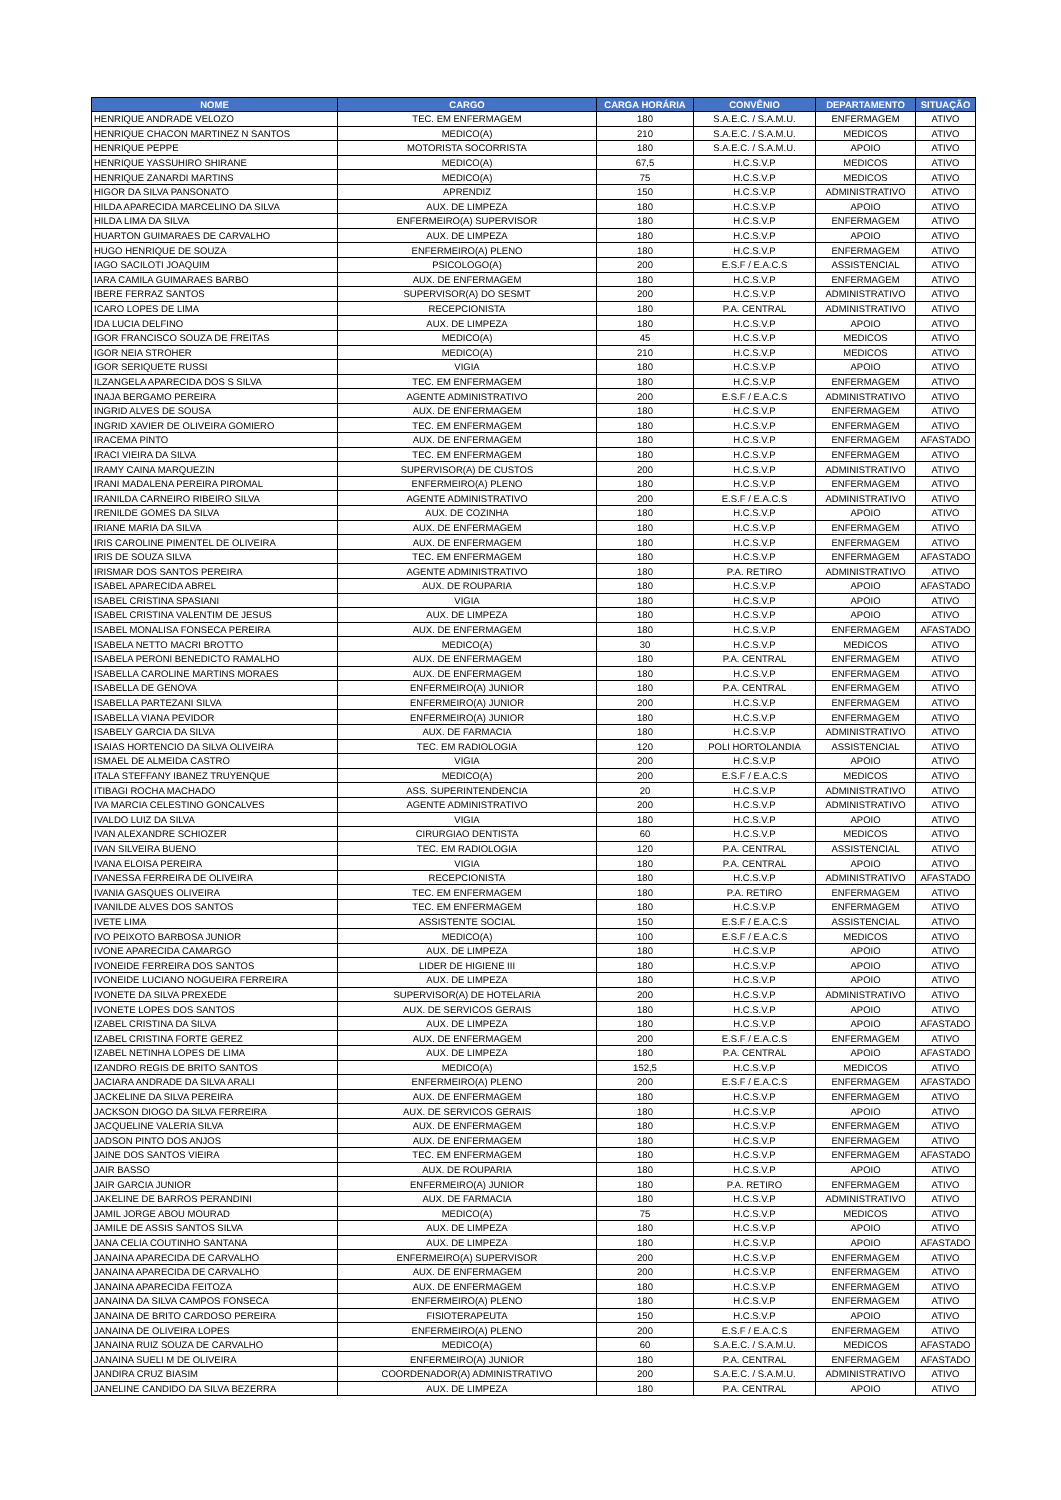| NOME | CARGO | CARGA HORÁRIA | CONVÊNIO | DEPARTAMENTO | SITUAÇÃO |
| --- | --- | --- | --- | --- | --- |
| HENRIQUE ANDRADE VELOZO | TEC. EM ENFERMAGEM | 180 | S.A.E.C. / S.A.M.U. | ENFERMAGEM | ATIVO |
| HENRIQUE CHACON MARTINEZ N SANTOS | MEDICO(A) | 210 | S.A.E.C. / S.A.M.U. | MEDICOS | ATIVO |
| HENRIQUE PEPPE | MOTORISTA SOCORRISTA | 180 | S.A.E.C. / S.A.M.U. | APOIO | ATIVO |
| HENRIQUE YASSUHIRO SHIRANE | MEDICO(A) | 67,5 | H.C.S.V.P | MEDICOS | ATIVO |
| HENRIQUE ZANARDI MARTINS | MEDICO(A) | 75 | H.C.S.V.P | MEDICOS | ATIVO |
| HIGOR DA SILVA PANSONATO | APRENDIZ | 150 | H.C.S.V.P | ADMINISTRATIVO | ATIVO |
| HILDA APARECIDA MARCELINO DA SILVA | AUX. DE LIMPEZA | 180 | H.C.S.V.P | APOIO | ATIVO |
| HILDA LIMA DA SILVA | ENFERMEIRO(A) SUPERVISOR | 180 | H.C.S.V.P | ENFERMAGEM | ATIVO |
| HUARTON GUIMARAES DE CARVALHO | AUX. DE LIMPEZA | 180 | H.C.S.V.P | APOIO | ATIVO |
| HUGO HENRIQUE DE SOUZA | ENFERMEIRO(A) PLENO | 180 | H.C.S.V.P | ENFERMAGEM | ATIVO |
| IAGO SACILOTI JOAQUIM | PSICOLOGO(A) | 200 | E.S.F / E.A.C.S | ASSISTENCIAL | ATIVO |
| IARA CAMILA GUIMARAES BARBO | AUX. DE ENFERMAGEM | 180 | H.C.S.V.P | ENFERMAGEM | ATIVO |
| IBERE FERRAZ SANTOS | SUPERVISOR(A) DO SESMT | 200 | H.C.S.V.P | ADMINISTRATIVO | ATIVO |
| ICARO LOPES DE LIMA | RECEPCIONISTA | 180 | P.A. CENTRAL | ADMINISTRATIVO | ATIVO |
| IDA LUCIA DELFINO | AUX. DE LIMPEZA | 180 | H.C.S.V.P | APOIO | ATIVO |
| IGOR FRANCISCO SOUZA DE FREITAS | MEDICO(A) | 45 | H.C.S.V.P | MEDICOS | ATIVO |
| IGOR NEIA STROHER | MEDICO(A) | 210 | H.C.S.V.P | MEDICOS | ATIVO |
| IGOR SERIQUETE RUSSI | VIGIA | 180 | H.C.S.V.P | APOIO | ATIVO |
| ILZANGELA APARECIDA DOS S SILVA | TEC. EM ENFERMAGEM | 180 | H.C.S.V.P | ENFERMAGEM | ATIVO |
| INAJA BERGAMO PEREIRA | AGENTE ADMINISTRATIVO | 200 | E.S.F / E.A.C.S | ADMINISTRATIVO | ATIVO |
| INGRID ALVES DE SOUSA | AUX. DE ENFERMAGEM | 180 | H.C.S.V.P | ENFERMAGEM | ATIVO |
| INGRID XAVIER DE OLIVEIRA GOMIERO | TEC. EM ENFERMAGEM | 180 | H.C.S.V.P | ENFERMAGEM | ATIVO |
| IRACEMA PINTO | AUX. DE ENFERMAGEM | 180 | H.C.S.V.P | ENFERMAGEM | AFASTADO |
| IRACI VIEIRA DA SILVA | TEC. EM ENFERMAGEM | 180 | H.C.S.V.P | ENFERMAGEM | ATIVO |
| IRAMY CAINA MARQUEZIN | SUPERVISOR(A) DE CUSTOS | 200 | H.C.S.V.P | ADMINISTRATIVO | ATIVO |
| IRANI MADALENA PEREIRA PIROMAL | ENFERMEIRO(A) PLENO | 180 | H.C.S.V.P | ENFERMAGEM | ATIVO |
| IRANILDA CARNEIRO RIBEIRO SILVA | AGENTE ADMINISTRATIVO | 200 | E.S.F / E.A.C.S | ADMINISTRATIVO | ATIVO |
| IRENILDE GOMES DA SILVA | AUX. DE COZINHA | 180 | H.C.S.V.P | APOIO | ATIVO |
| IRIANE MARIA DA SILVA | AUX. DE ENFERMAGEM | 180 | H.C.S.V.P | ENFERMAGEM | ATIVO |
| IRIS CAROLINE PIMENTEL DE OLIVEIRA | AUX. DE ENFERMAGEM | 180 | H.C.S.V.P | ENFERMAGEM | ATIVO |
| IRIS DE SOUZA SILVA | TEC. EM ENFERMAGEM | 180 | H.C.S.V.P | ENFERMAGEM | AFASTADO |
| IRISMAR DOS SANTOS PEREIRA | AGENTE ADMINISTRATIVO | 180 | P.A. RETIRO | ADMINISTRATIVO | ATIVO |
| ISABEL APARECIDA ABREL | AUX. DE ROUPARIA | 180 | H.C.S.V.P | APOIO | AFASTADO |
| ISABEL CRISTINA SPASIANI | VIGIA | 180 | H.C.S.V.P | APOIO | ATIVO |
| ISABEL CRISTINA VALENTIM DE JESUS | AUX. DE LIMPEZA | 180 | H.C.S.V.P | APOIO | ATIVO |
| ISABEL MONALISA FONSECA PEREIRA | AUX. DE ENFERMAGEM | 180 | H.C.S.V.P | ENFERMAGEM | AFASTADO |
| ISABELA NETTO MACRI BROTTO | MEDICO(A) | 30 | H.C.S.V.P | MEDICOS | ATIVO |
| ISABELA PERONI BENEDICTO RAMALHO | AUX. DE ENFERMAGEM | 180 | P.A. CENTRAL | ENFERMAGEM | ATIVO |
| ISABELLA CAROLINE MARTINS MORAES | AUX. DE ENFERMAGEM | 180 | H.C.S.V.P | ENFERMAGEM | ATIVO |
| ISABELLA DE GENOVA | ENFERMEIRO(A) JUNIOR | 180 | P.A. CENTRAL | ENFERMAGEM | ATIVO |
| ISABELLA PARTEZANI SILVA | ENFERMEIRO(A) JUNIOR | 200 | H.C.S.V.P | ENFERMAGEM | ATIVO |
| ISABELLA VIANA PEVIDOR | ENFERMEIRO(A) JUNIOR | 180 | H.C.S.V.P | ENFERMAGEM | ATIVO |
| ISABELY GARCIA DA SILVA | AUX. DE FARMACIA | 180 | H.C.S.V.P | ADMINISTRATIVO | ATIVO |
| ISAIAS HORTENCIO DA SILVA OLIVEIRA | TEC. EM RADIOLOGIA | 120 | POLI HORTOLANDIA | ASSISTENCIAL | ATIVO |
| ISMAEL DE ALMEIDA CASTRO | VIGIA | 200 | H.C.S.V.P | APOIO | ATIVO |
| ITALA STEFFANY IBANEZ TRUYENQUE | MEDICO(A) | 200 | E.S.F / E.A.C.S | MEDICOS | ATIVO |
| ITIBAGI ROCHA MACHADO | ASS. SUPERINTENDENCIA | 20 | H.C.S.V.P | ADMINISTRATIVO | ATIVO |
| IVA MARCIA CELESTINO GONCALVES | AGENTE ADMINISTRATIVO | 200 | H.C.S.V.P | ADMINISTRATIVO | ATIVO |
| IVALDO LUIZ DA SILVA | VIGIA | 180 | H.C.S.V.P | APOIO | ATIVO |
| IVAN ALEXANDRE SCHIOZER | CIRURGIAO DENTISTA | 60 | H.C.S.V.P | MEDICOS | ATIVO |
| IVAN SILVEIRA BUENO | TEC. EM RADIOLOGIA | 120 | P.A. CENTRAL | ASSISTENCIAL | ATIVO |
| IVANA ELOISA PEREIRA | VIGIA | 180 | P.A. CENTRAL | APOIO | ATIVO |
| IVANESSA FERREIRA DE OLIVEIRA | RECEPCIONISTA | 180 | H.C.S.V.P | ADMINISTRATIVO | AFASTADO |
| IVANIA GASQUES OLIVEIRA | TEC. EM ENFERMAGEM | 180 | P.A. RETIRO | ENFERMAGEM | ATIVO |
| IVANILDE ALVES DOS SANTOS | TEC. EM ENFERMAGEM | 180 | H.C.S.V.P | ENFERMAGEM | ATIVO |
| IVETE LIMA | ASSISTENTE SOCIAL | 150 | E.S.F / E.A.C.S | ASSISTENCIAL | ATIVO |
| IVO PEIXOTO BARBOSA JUNIOR | MEDICO(A) | 100 | E.S.F / E.A.C.S | MEDICOS | ATIVO |
| IVONE APARECIDA CAMARGO | AUX. DE LIMPEZA | 180 | H.C.S.V.P | APOIO | ATIVO |
| IVONEIDE FERREIRA DOS SANTOS | LIDER DE HIGIENE III | 180 | H.C.S.V.P | APOIO | ATIVO |
| IVONEIDE LUCIANO NOGUEIRA FERREIRA | AUX. DE LIMPEZA | 180 | H.C.S.V.P | APOIO | ATIVO |
| IVONETE DA SILVA PREXEDE | SUPERVISOR(A) DE HOTELARIA | 200 | H.C.S.V.P | ADMINISTRATIVO | ATIVO |
| IVONETE LOPES DOS SANTOS | AUX. DE SERVICOS GERAIS | 180 | H.C.S.V.P | APOIO | ATIVO |
| IZABEL CRISTINA DA SILVA | AUX. DE LIMPEZA | 180 | H.C.S.V.P | APOIO | AFASTADO |
| IZABEL CRISTINA FORTE GEREZ | AUX. DE ENFERMAGEM | 200 | E.S.F / E.A.C.S | ENFERMAGEM | ATIVO |
| IZABEL NETINHA LOPES DE LIMA | AUX. DE LIMPEZA | 180 | P.A. CENTRAL | APOIO | AFASTADO |
| IZANDRO REGIS DE BRITO SANTOS | MEDICO(A) | 152,5 | H.C.S.V.P | MEDICOS | ATIVO |
| JACIARA ANDRADE DA SILVA ARALI | ENFERMEIRO(A) PLENO | 200 | E.S.F / E.A.C.S | ENFERMAGEM | AFASTADO |
| JACKELINE DA SILVA PEREIRA | AUX. DE ENFERMAGEM | 180 | H.C.S.V.P | ENFERMAGEM | ATIVO |
| JACKSON DIOGO DA SILVA FERREIRA | AUX. DE SERVICOS GERAIS | 180 | H.C.S.V.P | APOIO | ATIVO |
| JACQUELINE VALERIA SILVA | AUX. DE ENFERMAGEM | 180 | H.C.S.V.P | ENFERMAGEM | ATIVO |
| JADSON PINTO DOS ANJOS | AUX. DE ENFERMAGEM | 180 | H.C.S.V.P | ENFERMAGEM | ATIVO |
| JAINE DOS SANTOS VIEIRA | TEC. EM ENFERMAGEM | 180 | H.C.S.V.P | ENFERMAGEM | AFASTADO |
| JAIR BASSO | AUX. DE ROUPARIA | 180 | H.C.S.V.P | APOIO | ATIVO |
| JAIR GARCIA JUNIOR | ENFERMEIRO(A) JUNIOR | 180 | P.A. RETIRO | ENFERMAGEM | ATIVO |
| JAKELINE DE BARROS PERANDINI | AUX. DE FARMACIA | 180 | H.C.S.V.P | ADMINISTRATIVO | ATIVO |
| JAMIL JORGE ABOU MOURAD | MEDICO(A) | 75 | H.C.S.V.P | MEDICOS | ATIVO |
| JAMILE DE ASSIS SANTOS SILVA | AUX. DE LIMPEZA | 180 | H.C.S.V.P | APOIO | ATIVO |
| JANA CELIA COUTINHO SANTANA | AUX. DE LIMPEZA | 180 | H.C.S.V.P | APOIO | AFASTADO |
| JANAINA APARECIDA DE CARVALHO | ENFERMEIRO(A) SUPERVISOR | 200 | H.C.S.V.P | ENFERMAGEM | ATIVO |
| JANAINA APARECIDA DE CARVALHO | AUX. DE ENFERMAGEM | 200 | H.C.S.V.P | ENFERMAGEM | ATIVO |
| JANAINA APARECIDA FEITOZA | AUX. DE ENFERMAGEM | 180 | H.C.S.V.P | ENFERMAGEM | ATIVO |
| JANAINA DA SILVA CAMPOS FONSECA | ENFERMEIRO(A) PLENO | 180 | H.C.S.V.P | ENFERMAGEM | ATIVO |
| JANAINA DE BRITO CARDOSO PEREIRA | FISIOTERAPEUTA | 150 | H.C.S.V.P | APOIO | ATIVO |
| JANAINA DE OLIVEIRA LOPES | ENFERMEIRO(A) PLENO | 200 | E.S.F / E.A.C.S | ENFERMAGEM | ATIVO |
| JANAINA RUIZ SOUZA DE CARVALHO | MEDICO(A) | 60 | S.A.E.C. / S.A.M.U. | MEDICOS | AFASTADO |
| JANAINA SUELI M DE OLIVEIRA | ENFERMEIRO(A) JUNIOR | 180 | P.A. CENTRAL | ENFERMAGEM | AFASTADO |
| JANDIRA CRUZ BIASIM | COORDENADOR(A) ADMINISTRATIVO | 200 | S.A.E.C. / S.A.M.U. | ADMINISTRATIVO | ATIVO |
| JANELINE CANDIDO DA SILVA BEZERRA | AUX. DE LIMPEZA | 180 | P.A. CENTRAL | APOIO | ATIVO |